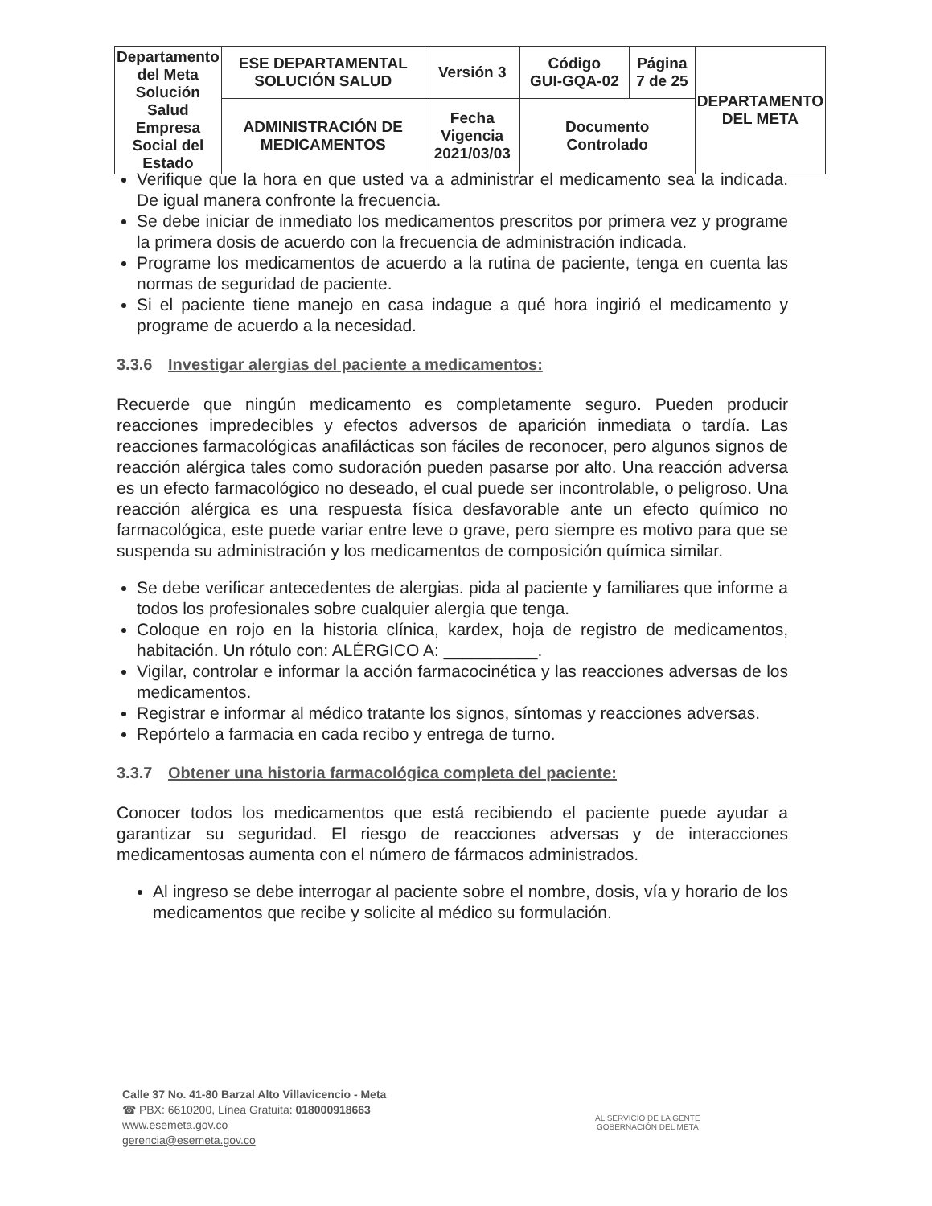| Departamento del Meta Solución Salud Empresa Social del Estado | ESE DEPARTAMENTAL SOLUCIÓN SALUD | Versión 3 | Código GUI-GQA-02 | Página 7 de 25 | DEPARTAMENTO DEL META |
| | ADMINISTRACIÓN DE MEDICAMENTOS | Fecha Vigencia 2021/03/03 | Documento Controlado | | |
Verifique que la hora en que usted va a administrar el medicamento sea la indicada. De igual manera confronte la frecuencia.
Se debe iniciar de inmediato los medicamentos prescritos por primera vez y programe la primera dosis de acuerdo con la frecuencia de administración indicada.
Programe los medicamentos de acuerdo a la rutina de paciente, tenga en cuenta las normas de seguridad de paciente.
Si el paciente tiene manejo en casa indague a qué hora ingirió el medicamento y programe de acuerdo a la necesidad.
3.3.6 Investigar alergias del paciente a medicamentos:
Recuerde que ningún medicamento es completamente seguro. Pueden producir reacciones impredecibles y efectos adversos de aparición inmediata o tardía. Las reacciones farmacológicas anafilácticas son fáciles de reconocer, pero algunos signos de reacción alérgica tales como sudoración pueden pasarse por alto. Una reacción adversa es un efecto farmacológico no deseado, el cual puede ser incontrolable, o peligroso. Una reacción alérgica es una respuesta física desfavorable ante un efecto químico no farmacológica, este puede variar entre leve o grave, pero siempre es motivo para que se suspenda su administración y los medicamentos de composición química similar.
Se debe verificar antecedentes de alergias. pida al paciente y familiares que informe a todos los profesionales sobre cualquier alergia que tenga.
Coloque en rojo en la historia clínica, kardex, hoja de registro de medicamentos, habitación. Un rótulo con: ALÉRGICO A: __________.
Vigilar, controlar e informar la acción farmacocinética y las reacciones adversas de los medicamentos.
Registrar e informar al médico tratante los signos, síntomas y reacciones adversas.
Repórtelo a farmacia en cada recibo y entrega de turno.
3.3.7 Obtener una historia farmacológica completa del paciente:
Conocer todos los medicamentos que está recibiendo el paciente puede ayudar a garantizar su seguridad. El riesgo de reacciones adversas y de interacciones medicamentosas aumenta con el número de fármacos administrados.
Al ingreso se debe interrogar al paciente sobre el nombre, dosis, vía y horario de los medicamentos que recibe y solicite al médico su formulación.
Calle 37 No. 41-80 Barzal Alto Villavicencio - Meta
☎ PBX: 6610200, Línea Gratuita: 018000918663
www.esemeta.gov.co
gerencia@esemeta.gov.co
AL SERVICIO DE LA GENTE
GOBERNACIÓN DEL META